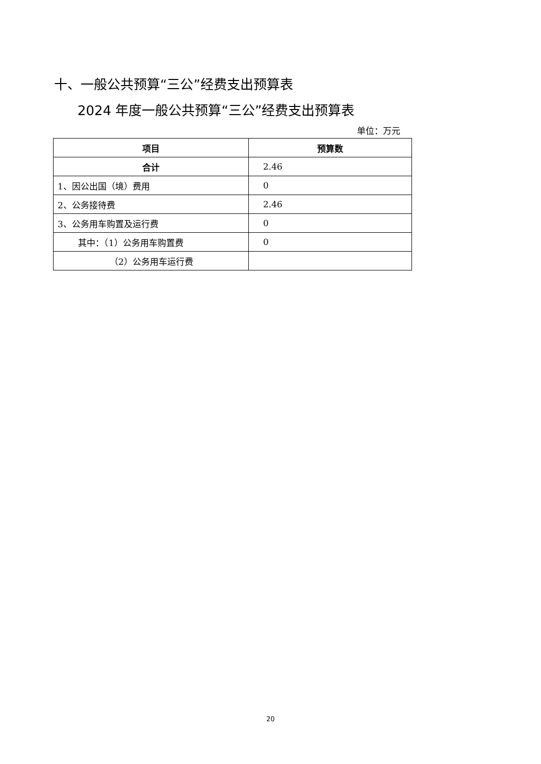十、一般公共预算“三公”经费支出预算表
2024 年度一般公共预算“三公”经费支出预算表
单位：万元
| 项目 | 预算数 |
| --- | --- |
| 合计 | 2.46 |
| 1、因公出国（境）费用 | 0 |
| 2、公务接待费 | 2.46 |
| 3、公务用车购置及运行费 | 0 |
| 其中：（1）公务用车购置费 | 0 |
| （2）公务用车运行费 | |
20